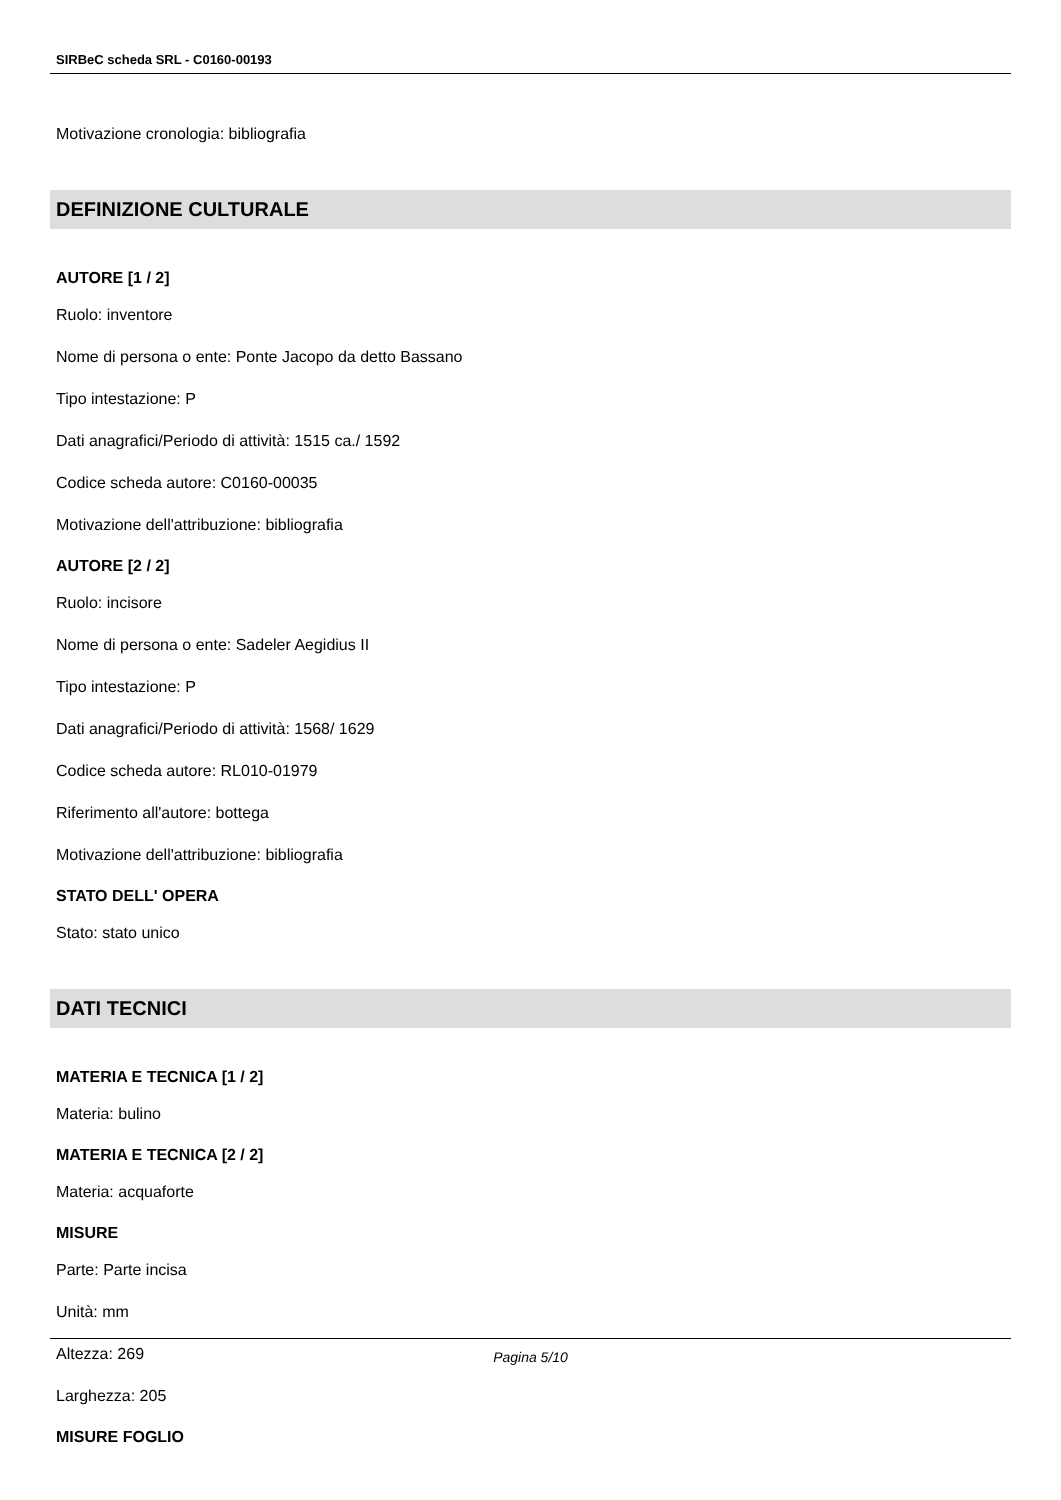SIRBeC scheda SRL - C0160-00193
Motivazione cronologia: bibliografia
DEFINIZIONE CULTURALE
AUTORE [1 / 2]
Ruolo: inventore
Nome di persona o ente: Ponte Jacopo da detto Bassano
Tipo intestazione: P
Dati anagrafici/Periodo di attività: 1515 ca./ 1592
Codice scheda autore: C0160-00035
Motivazione dell'attribuzione: bibliografia
AUTORE [2 / 2]
Ruolo: incisore
Nome di persona o ente: Sadeler Aegidius II
Tipo intestazione: P
Dati anagrafici/Periodo di attività: 1568/ 1629
Codice scheda autore: RL010-01979
Riferimento all'autore: bottega
Motivazione dell'attribuzione: bibliografia
STATO DELL' OPERA
Stato: stato unico
DATI TECNICI
MATERIA E TECNICA [1 / 2]
Materia: bulino
MATERIA E TECNICA [2 / 2]
Materia: acquaforte
MISURE
Parte: Parte incisa
Unità: mm
Altezza: 269
Larghezza: 205
MISURE FOGLIO
Pagina 5/10